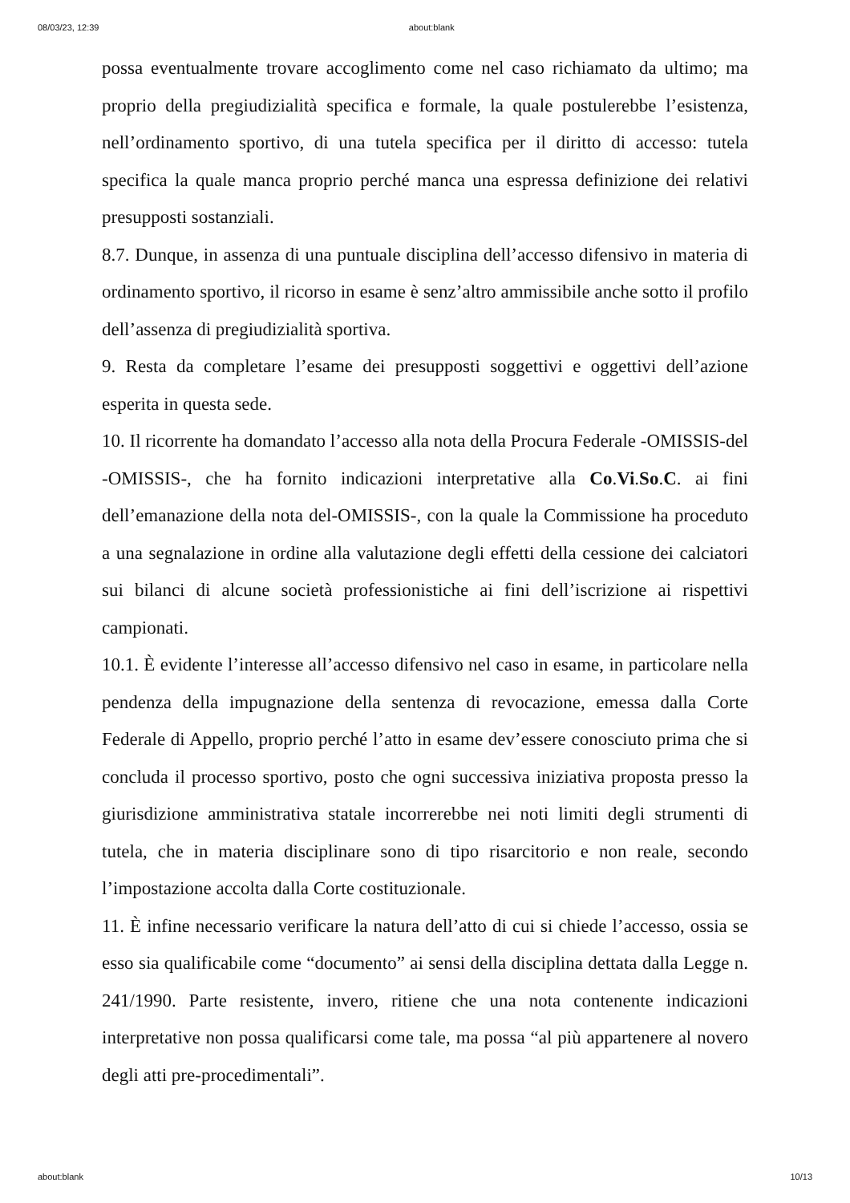08/03/23, 12:39 about:blank
possa eventualmente trovare accoglimento come nel caso richiamato da ultimo; ma proprio della pregiudizialità specifica e formale, la quale postulerebbe l’esistenza, nell’ordinamento sportivo, di una tutela specifica per il diritto di accesso: tutela specifica la quale manca proprio perché manca una espressa definizione dei relativi presupposti sostanziali.
8.7. Dunque, in assenza di una puntuale disciplina dell’accesso difensivo in materia di ordinamento sportivo, il ricorso in esame è senz’altro ammissibile anche sotto il profilo dell’assenza di pregiudizialità sportiva.
9. Resta da completare l’esame dei presupposti soggettivi e oggettivi dell’azione esperita in questa sede.
10. Il ricorrente ha domandato l’accesso alla nota della Procura Federale -OMISSIS-del -OMISSIS-, che ha fornito indicazioni interpretative alla Co.Vi.So.C. ai fini dell’emanazione della nota del-OMISSIS-, con la quale la Commissione ha proceduto a una segnalazione in ordine alla valutazione degli effetti della cessione dei calciatori sui bilanci di alcune società professionistiche ai fini dell’iscrizione ai rispettivi campionati.
10.1. È evidente l’interesse all’accesso difensivo nel caso in esame, in particolare nella pendenza della impugnazione della sentenza di revocazione, emessa dalla Corte Federale di Appello, proprio perché l’atto in esame dev’essere conosciuto prima che si concluda il processo sportivo, posto che ogni successiva iniziativa proposta presso la giurisdizione amministrativa statale incorrerebbe nei noti limiti degli strumenti di tutela, che in materia disciplinare sono di tipo risarcitorio e non reale, secondo l’impostazione accolta dalla Corte costituzionale.
11. È infine necessario verificare la natura dell’atto di cui si chiede l’accesso, ossia se esso sia qualificabile come “documento” ai sensi della disciplina dettata dalla Legge n. 241/1990. Parte resistente, invero, ritiene che una nota contenente indicazioni interpretative non possa qualificarsi come tale, ma possa “al più appartenere al novero degli atti pre-procedimentali”.
about:blank 10/13